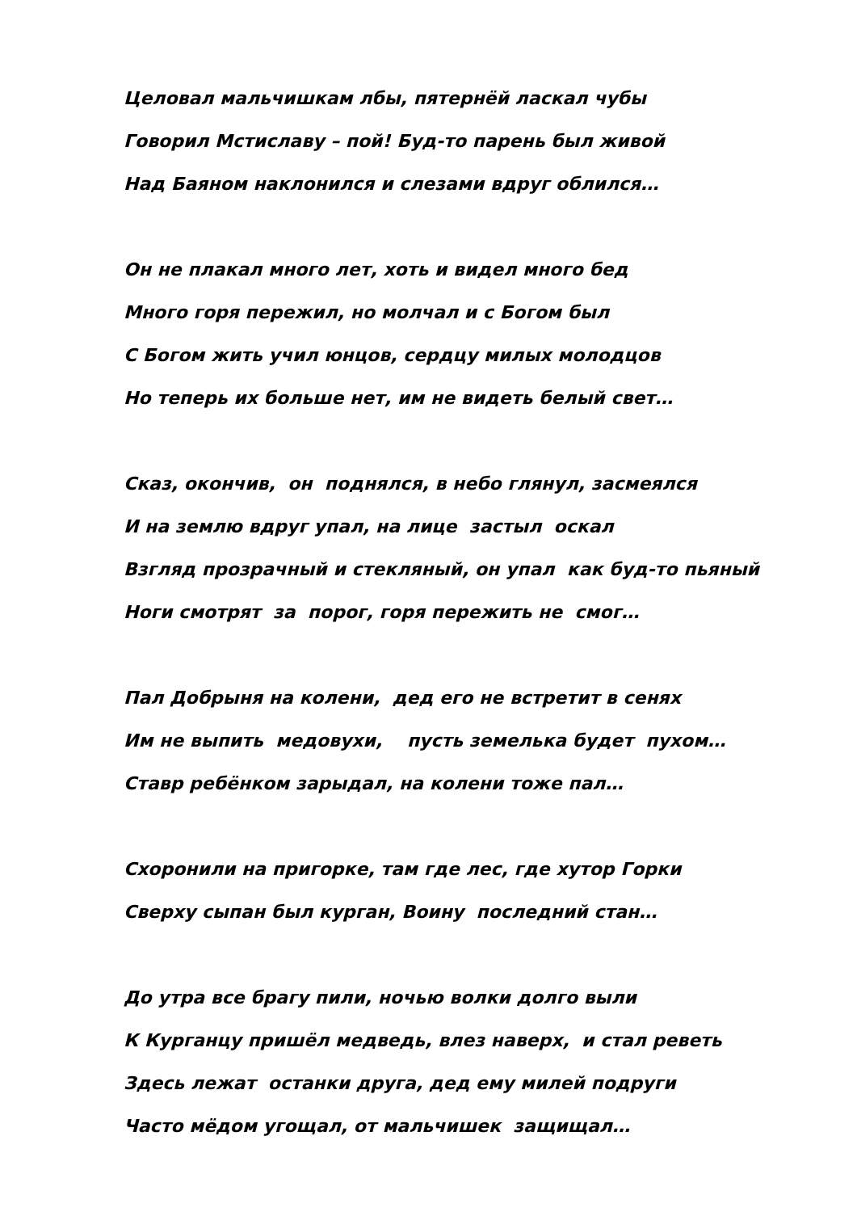Целовал мальчишкам лбы, пятернёй ласкал чубы
Говорил Мстиславу – пой! Буд-то парень был живой
Над Баяном наклонился и слезами вдруг облился…
Он не плакал много лет, хоть и видел много бед
Много горя пережил, но молчал и с Богом был
С Богом жить учил юнцов, сердцу милых молодцов
Но теперь их больше нет, им не видеть белый свет…
Сказ, окончив, он поднялся, в небо глянул, засмеялся
И на землю вдруг упал, на лице застыл оскал
Взгляд прозрачный и стекляный, он упал как буд-то пьяный
Ноги смотрят за порог, горя пережить не смог…
Пал Добрыня на колени, дед его не встретит в сенях
Им не выпить медовухи, пусть земелька будет пухом…
Ставр ребёнком зарыдал, на колени тоже пал…
Схоронили на пригорке, там где лес, где хутор Горки
Сверху сыпан был курган, Воину последний стан…
До утра все брагу пили, ночью волки долго выли
К Курганцу пришёл медведь, влез наверх, и стал реветь
Здесь лежат останки друга, дед ему милей подруги
Часто мёдом угощал, от мальчишек защищал…